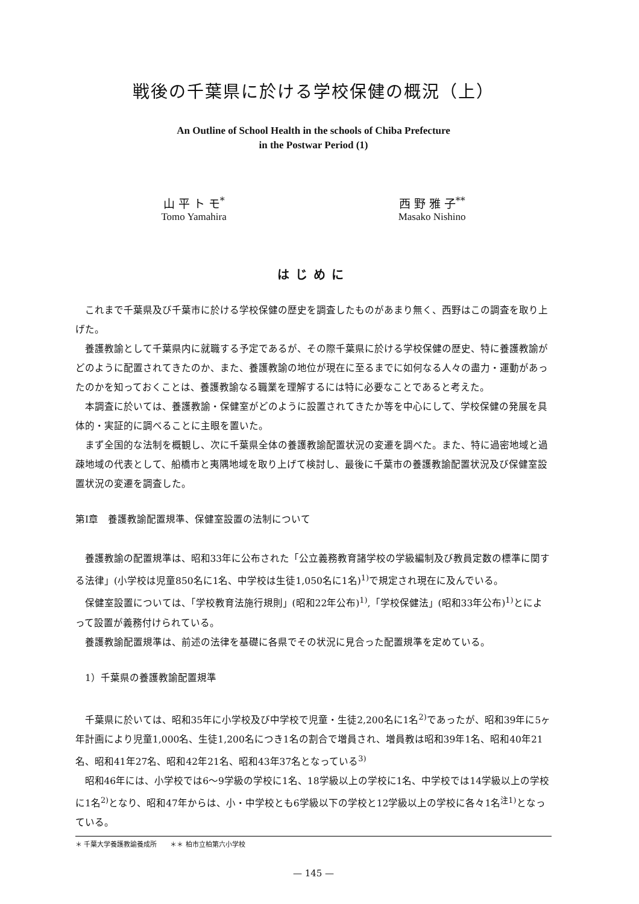戦後の千葉県に於ける学校保健の概況（上）
An Outline of School Health in the schools of Chiba Prefecture
in the Postwar Period (1)
山 平 ト モ<sup>*</sup>
Tomo Yamahira
西 野 雅 子<sup>**</sup>
Masako Nishino
はじめに
これまで千葉県及び千葉市に於ける学校保健の歴史を調査したものがあまり無く、西野はこの調査を取り上げた。
養護教諭として千葉県内に就職する予定であるが、その際千葉県に於ける学校保健の歴史、特に養護教諭がどのように配置されてきたのか、また、養護教諭の地位が現在に至るまでに如何なる人々の盡力・運動があったのかを知っておくことは、養護教諭なる職業を理解するには特に必要なことであると考えた。
本調査に於いては、養護教諭・保健室がどのように設置されてきたか等を中心にして、学校保健の発展を具体的・実証的に調べることに主眼を置いた。
まず全国的な法制を概観し、次に千葉県全体の養護教諭配置状況の変遷を調べた。また、特に過密地域と過疎地域の代表として、船橋市と夷隅地域を取り上げて検討し、最後に千葉市の養護教諭配置状況及び保健室設置状況の変遷を調査した。
第Ⅰ章　養護教諭配置規準、保健室設置の法制について
養護教諭の配置規準は、昭和33年に公布された「公立義務教育諸学校の学級編制及び教員定数の標準に関する法律」(小学校は児童850名に1名、中学校は生徒1,050名に1名)<sup>1)</sup>で規定され現在に及んでいる。
保健室設置については、「学校教育法施行規則」(昭和22年公布)<sup>1)</sup>,「学校保健法」(昭和33年公布)<sup>1)</sup>とによって設置が義務付けられている。
養護教諭配置規準は、前述の法律を基礎に各県でその状況に見合った配置規準を定めている。
　1）千葉県の養護教諭配置規準
千葉県に於いては、昭和35年に小学校及び中学校で児童・生徒2,200名に1名<sup>2)</sup>であったが、昭和39年に5ヶ年計画により児童1,000名、生徒1,200名につき1名の割合で増員され、増員教は昭和39年1名、昭和40年21名、昭和41年27名、昭和42年21名、昭和43年37名となっている<sup>3)</sup>
昭和46年には、小学校では6〜9学級の学校に1名、18学級以上の学校に1名、中学校では14学級以上の学校に1名<sup>2)</sup>となり、昭和47年からは、小・中学校とも6学級以下の学校と12学級以上の学校に各々1名<sup>注1)</sup>となっている。
＊ 千葉大学養護教諭養成所　　＊＊ 柏市立柏第六小学校
— 145 —